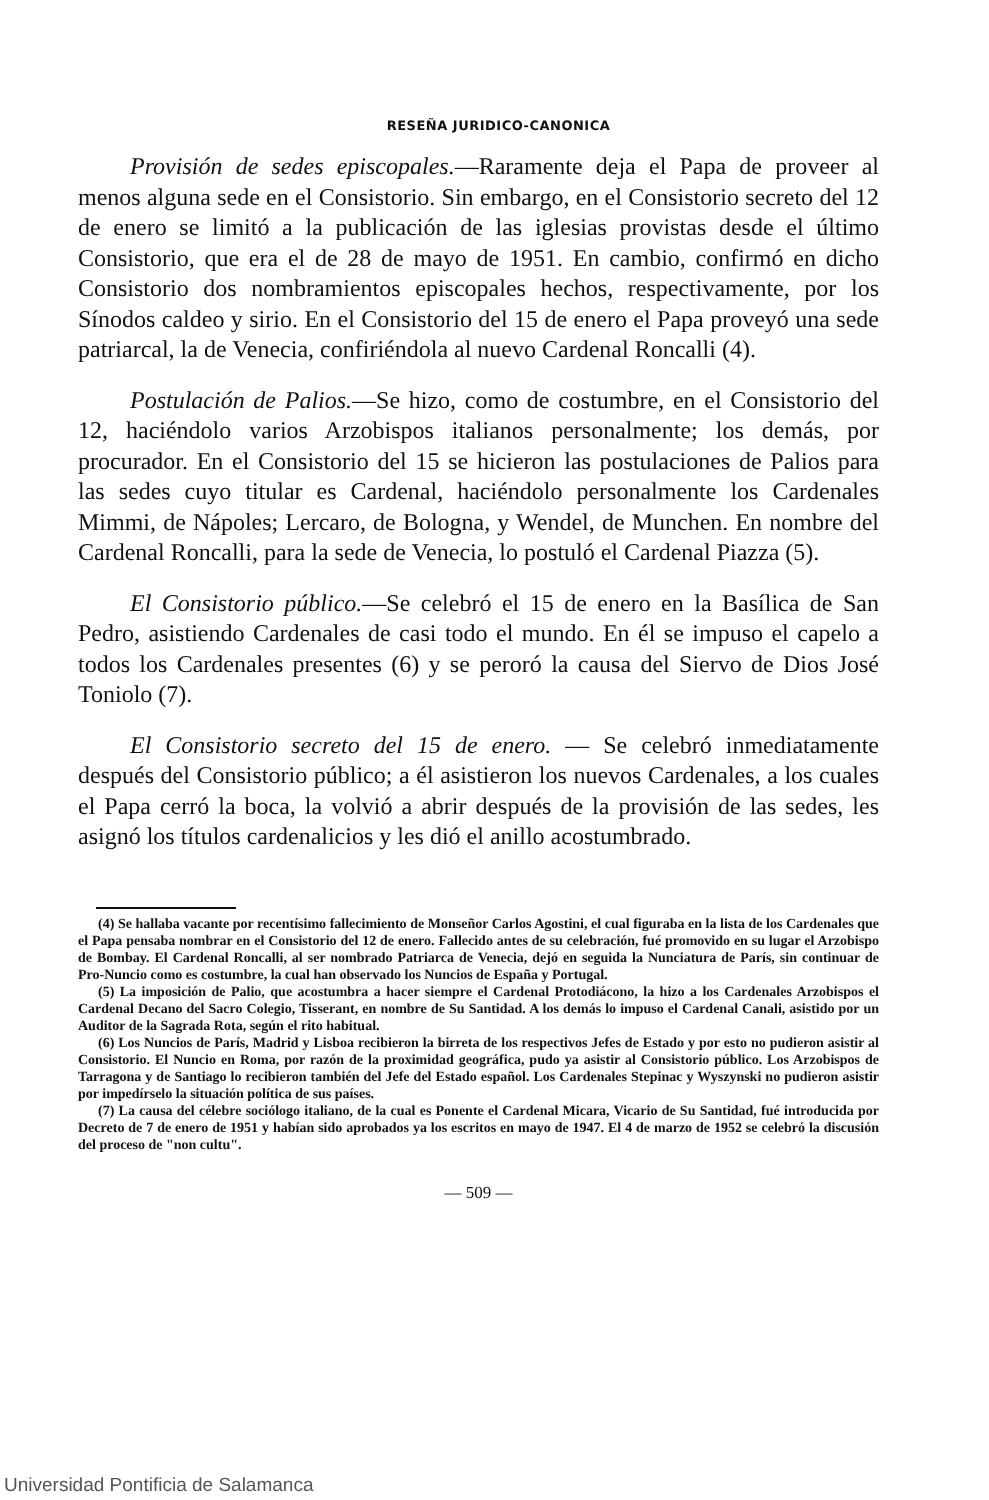RESEÑA JURIDICO-CANONICA
Provisión de sedes episcopales.—Raramente deja el Papa de proveer al menos alguna sede en el Consistorio. Sin embargo, en el Consistorio secreto del 12 de enero se limitó a la publicación de las iglesias provistas desde el último Consistorio, que era el de 28 de mayo de 1951. En cambio, confirmó en dicho Consistorio dos nombramientos episcopales hechos, respectivamente, por los Sínodos caldeo y sirio. En el Consistorio del 15 de enero el Papa proveyó una sede patriarcal, la de Venecia, confiriéndola al nuevo Cardenal Roncalli (4).
Postulación de Palios.—Se hizo, como de costumbre, en el Consistorio del 12, haciéndolo varios Arzobispos italianos personalmente; los demás, por procurador. En el Consistorio del 15 se hicieron las postulaciones de Palios para las sedes cuyo titular es Cardenal, haciéndolo personalmente los Cardenales Mimmi, de Nápoles; Lercaro, de Bologna, y Wendel, de Munchen. En nombre del Cardenal Roncalli, para la sede de Venecia, lo postuló el Cardenal Piazza (5).
El Consistorio público.—Se celebró el 15 de enero en la Basílica de San Pedro, asistiendo Cardenales de casi todo el mundo. En él se impuso el capelo a todos los Cardenales presentes (6) y se peroró la causa del Siervo de Dios José Toniolo (7).
El Consistorio secreto del 15 de enero. — Se celebró inmediatamente después del Consistorio público; a él asistieron los nuevos Cardenales, a los cuales el Papa cerró la boca, la volvió a abrir después de la provisión de las sedes, les asignó los títulos cardenalicios y les dió el anillo acostumbrado.
(4) Se hallaba vacante por recentísimo fallecimiento de Monseñor Carlos Agostini, el cual figuraba en la lista de los Cardenales que el Papa pensaba nombrar en el Consistorio del 12 de enero. Fallecido antes de su celebración, fué promovido en su lugar el Arzobispo de Bombay. El Cardenal Roncalli, al ser nombrado Patriarca de Venecia, dejó en seguida la Nunciatura de París, sin continuar de Pro-Nuncio como es costumbre, la cual han observado los Nuncios de España y Portugal.
(5) La imposición de Palio, que acostumbra a hacer siempre el Cardenal Protodiácono, la hizo a los Cardenales Arzobispos el Cardenal Decano del Sacro Colegio, Tisserant, en nombre de Su Santidad. A los demás lo impuso el Cardenal Canali, asistido por un Auditor de la Sagrada Rota, según el rito habitual.
(6) Los Nuncios de París, Madrid y Lisboa recibieron la birreta de los respectivos Jefes de Estado y por esto no pudieron asistir al Consistorio. El Nuncio en Roma, por razón de la proximidad geográfica, pudo ya asistir al Consistorio público. Los Arzobispos de Tarragona y de Santiago lo recibieron también del Jefe del Estado español. Los Cardenales Stepinac y Wyszynski no pudieron asistir por impedírselo la situación política de sus países.
(7) La causa del célebre sociólogo italiano, de la cual es Ponente el Cardenal Micara, Vicario de Su Santidad, fué introducida por Decreto de 7 de enero de 1951 y habían sido aprobados ya los escritos en mayo de 1947. El 4 de marzo de 1952 se celebró la discusión del proceso de "non cultu".
— 509 —
Universidad Pontificia de Salamanca